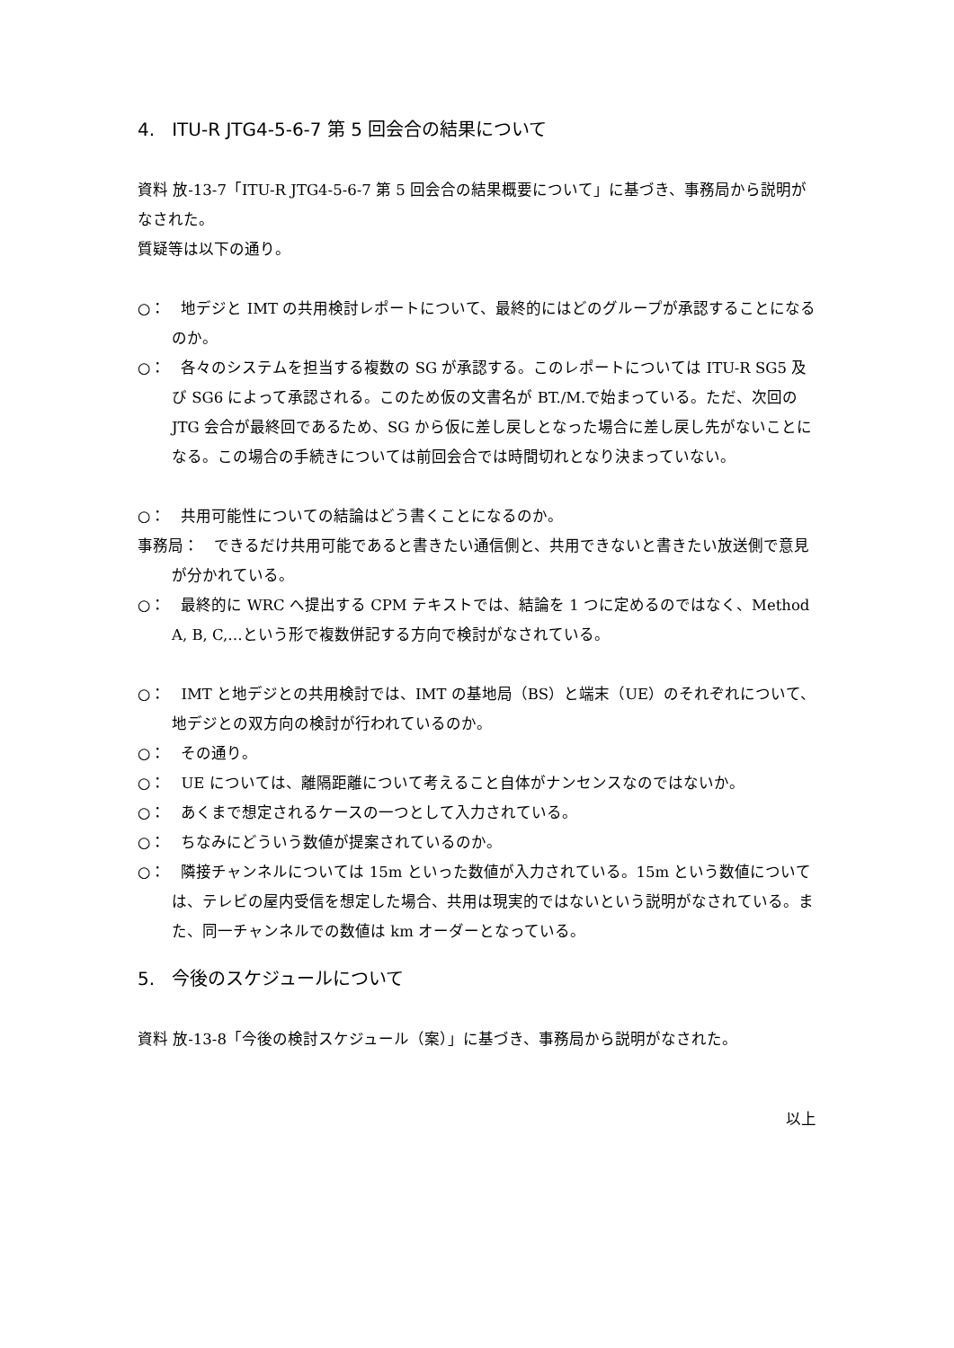4. ITU-R JTG4-5-6-7 第 5 回会合の結果について
資料 放-13-7「ITU-R JTG4-5-6-7 第 5 回会合の結果概要について」に基づき、事務局から説明がなされた。
質疑等は以下の通り。
○：　地デジと IMT の共用検討レポートについて、最終的にはどのグループが承認することになるのか。
○：　各々のシステムを担当する複数の SG が承認する。このレポートについては ITU-R SG5 及び SG6 によって承認される。このため仮の文書名が BT./M.で始まっている。ただ、次回の JTG 会合が最終回であるため、SG から仮に差し戻しとなった場合に差し戻し先がないことになる。この場合の手続きについては前回会合では時間切れとなり決まっていない。
○：　共用可能性についての結論はどう書くことになるのか。
事務局：　できるだけ共用可能であると書きたい通信側と、共用できないと書きたい放送側で意見が分かれている。
○：　最終的に WRC へ提出する CPM テキストでは、結論を 1 つに定めるのではなく、Method A, B, C,…という形で複数併記する方向で検討がなされている。
○：　IMT と地デジとの共用検討では、IMT の基地局（BS）と端末（UE）のそれぞれについて、地デジとの双方向の検討が行われているのか。
○：　その通り。
○：　UE については、離隔距離について考えること自体がナンセンスなのではないか。
○：　あくまで想定されるケースの一つとして入力されている。
○：　ちなみにどういう数値が提案されているのか。
○：　隣接チャンネルについては 15m といった数値が入力されている。15m という数値については、テレビの屋内受信を想定した場合、共用は現実的ではないという説明がなされている。また、同一チャンネルでの数値は km オーダーとなっている。
5. 今後のスケジュールについて
資料 放-13-8「今後の検討スケジュール（案）」に基づき、事務局から説明がなされた。
以上